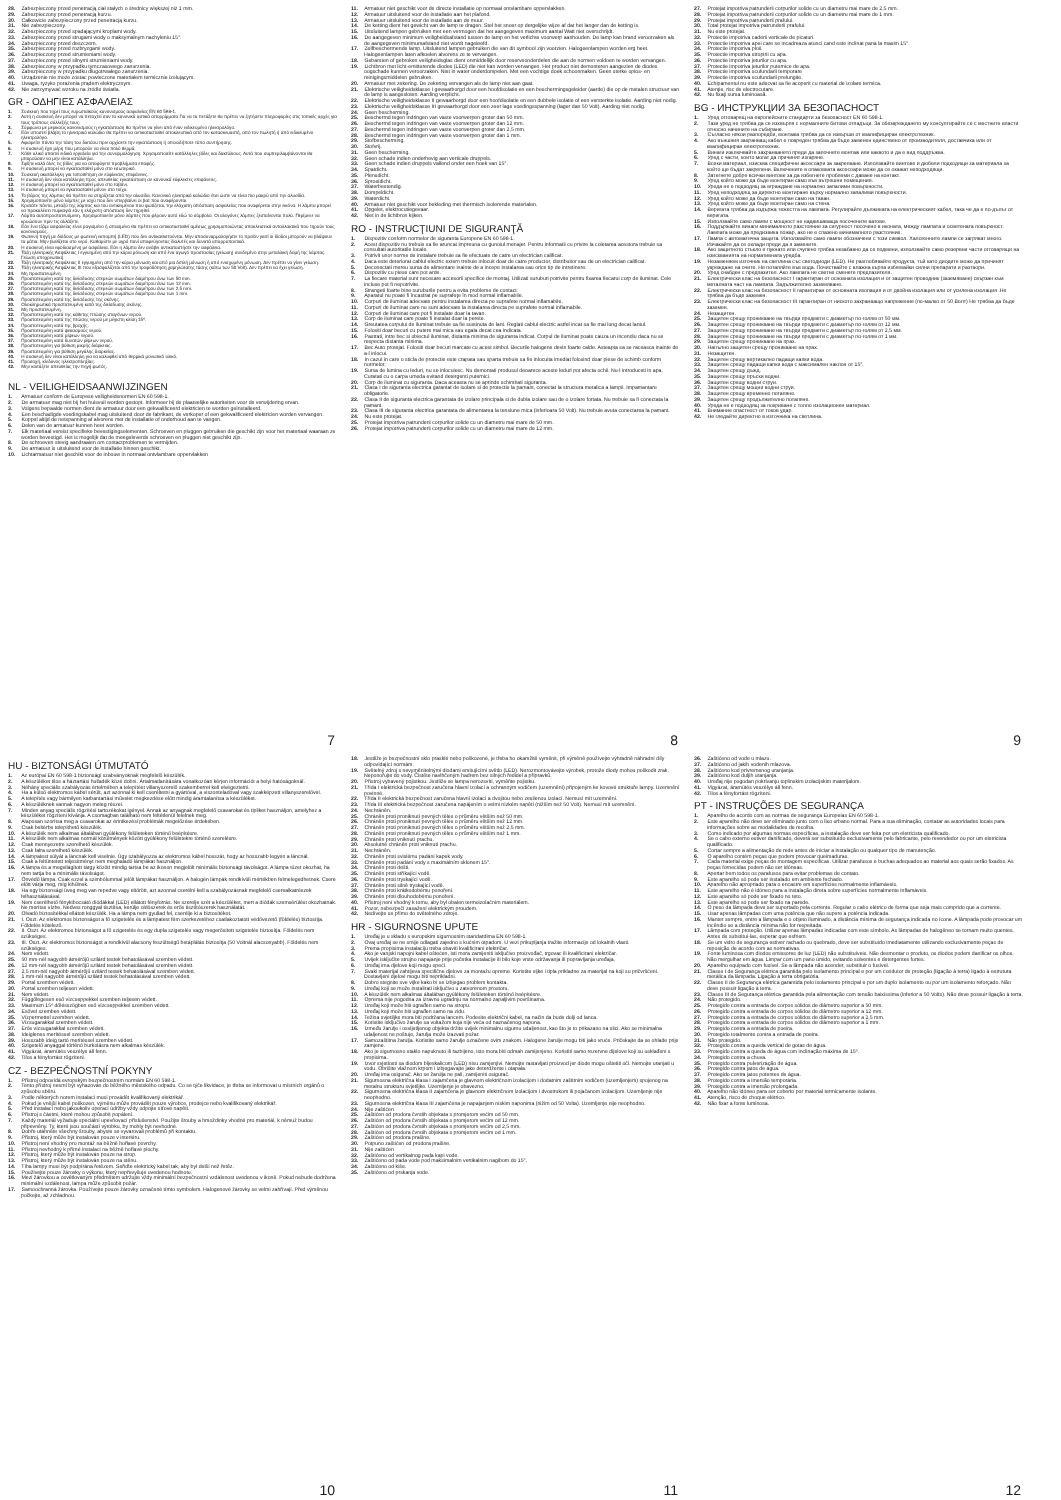28. Zabezpieczony przed penetracją ciał stałych o średnicy większej niż 1 mm.
29. Zabezpieczony przed penetracją kurzu.
30. Całkowicie zabezpieczony przed penetracją kurzu.
31. Nie zabezpieczony.
32. Zabezpieczony przed spadającymi kroplami wody.
33. Zabezpieczony przed strugami wody o maksymalnym nachyleniu 15°.
34. Zabezpieczony przed deszczem.
35. Zabezpieczony przed rozbryzgami wody.
36. Zabezpieczony przed strumieniami wody.
37. Zabezpieczony przed silnymi strumieniami wody.
38. Zabezpieczony w przypadku tymczasowego zanurzenia.
39. Zabezpieczony w przypadku długotrwałego zanurzenia.
40. Urządzenie nie może zostac powleczone materiałem termicznie izolującym.
41. Uwaga, ryzyko porażenia prądem elektrycznym.
42. Nie zatrzymywać wzroku na źródle światła.
GR - ΟΔΗΓΙΕΣ ΑΣΦΑΛΕΙΑΣ
1. Συσκευή που τηρεί τους ευρωπαϊκούς κανονισμούς ασφαλείας EN 60 598-1.
2. Αυτή η συσκευή δεν μπορεί να πεταχτεί σαν τα κανονικά αστικά απορρίμματα Για να τα πετάξετε θα πρέπει να ζητήσετε πληροφορίες στις τοπικές αρχές για τους τρόπους σύλλεξής τους.
3. Σύμφωνα με μερικούς κανονισμούς η εγκατάσταση θα πρέπει να γίνει από έναν ειδικευμένο ηλεκτρολόγο.
4. Εάν υποστεί βλάβη το ηλεκτρικό καλώδιο θα πρέπει να αντικατασταθεί αποκλειστικά από τον κατασκευαστή, από τον πωλητή ή από ειδικευμένο ηλεκτρολόγο.
5. Αφαιρείτε πάντα την τάση του δικτύου πριν αρχίσετε την εγκατάσταση ή οποιοδήποτε τύπο συντήρησης.
6. Η συσκευή έχει μέρη που μπορούν να είναι πολύ θερμά.
7. Κάθε υλικό απαιτεί ειδικά εργαλεία για την συναρμολόγηση. Χρησιμοποιείτε κατάλληλες βίδες και δακτύλιους. Αυτά που συμπεριλαμβάνονται θα μπορούσαν να μην είναι κατάλληλα.
8. Σφίξτε καλά όλες τις βίδες για να αποφύγετε προβλήματα επαφής.
9. Η συσκευή μπορεί να εγκατασταθεί μόνο στο εσωτερικό.
10. Συσκευή ακατάλληλη για τοποθέτηση σε εύφλεκτες επιφάνειες.
11. Η συσκευή δεν είναι κατάλληλη προς απευθείας εγκατάσταση σε κανονικά εύφλεκτες επιφάνειες.
12. Η συσκευή μπορεί να εγκατασταθεί μόνο στο ταβάνι.
13. Η συσκευή μπορεί να εγκατασταθεί μόνον στο τοίχο.
14. Το βάρος της λάμπας θα πρέπει να στηρίζεται από την αλυσίδα. Κανονικό ηλεκτρικό καλώδιο έτσι ώστε να είναι πιο μακρύ από την αλυσίδα.
15. Χρησιμοποιείτε μόνο λάμπες με ισχύ που δεν υπερβαίνει οι βατ που αναφέρονται.
16. Κρατάτε πάντα, μεταξύ της λάμπας και του αντικειμένου που φωτίζεται, την ελάχιστη απόσταση ασφαλείας που αναφέρεται στην εικόνα. Η λάμπα μπορεί να προκαλέσει πυρκαγιά εάν η ελάχιστη απόσταση δεν τηρηθεί.
17. Λάμπα αυτοπροστατευόμενη. Χρησιμοποιείτε μόνο λάμπες που φέρουν αυτό εδώ το σύμβολο. Οι αλογόνες λάμπες ζεσταίνονται πολύ. Περίμενε να κρυώσουν πριν τις αλλάξετε.
18. Εάν ένα τζάμι ασφαλείας είναι ραγισμένο ή σπασμένο θα πρέπει να αντικατασταθεί αμέσως χρησιμοποιώντας αποκλειστικά ανταλλακτικά που τηρούν τους κανονισμούς.
19. Φωτεινή πηγή με διόδους με φωτεινή εκπομπή (LED) που δεν αντικαθιστούνται. Μην αποσυναρμολογήστε το προϊόν γιατί οι δίοδοι μπορούν να βλάψουν τα μάτια. Μην βυθίζεται στο νερό. Καθαρίστε με υγρό πανί αποφεύγοντας διαλυτές και δυνατά απορρυπαντικά.
20. Η συσκευή είναι εφοδιασμένη με ασφάλεια. Εάν η λάμπα δεν ανάβει αντικαταστήστε την ασφάλεια.
21. Τάξη ηλεκτρικής Ασφάλειας I εγγυημένη από την κύρια μόνωση και από ένα αγωγό προστασίας (γείωση) συνδεμένο στην μεταλλική δομή της λάμπας. Γείωση υποχρεωτική.
22. Τάξη ηλεκτρικής Ασφάλειας II εγγυημένη από την κύρια μόνωση και από μια διπλή μόνωση ή από ενισχυμένη μόνωση. Δεν πρέπει να γίνει γείωση.
23. Τάξη ηλεκτρικής Ασφάλειας III που εξασφαλίζεται από την τροφοδότηση χαμηλώτατης τάσης (κάτω των 50 Volt). Δεν πρέπει να έχει γείωση.
24. Μη προστατευμένη.
25. Προστατευμένη κατά της διείσδυσης στερεών σωμάτων διαμέτρου άνω των 50 mm.
26. Προστατευμένη κατά της διείσδυσης στερεών σωμάτων διαμέτρου άνω των 12 mm.
27. Προστατευμένη κατά της διείσδυσης στερεών σωμάτων διαμέτρου άνω των 2,5 mm.
28. Προστατευμένη κατά της διείσδυσης στερεών σωμάτων διαμέτρου άνω των 1 mm.
29. Προστατευμένη κατά της διείσδυσης της σκόνης.
30. Ολοκληρωτικά προστατευμένη κατά της διείσδυσης σκόνης.
31. Μη προστατευμένη.
32. Προστατευμένη κατά της κάθετης πτώσης σταγόνων νερού.
33. Προστατευμένη κατά της πτώσης νερού με μέγιστη κλίση 15º.
34. Προστατευμένη κατά της βροχής.
35. Προστατευμένη κατά ψεκασμούς νερού.
36. Προστατευμένη κατά ρίψεων νερού.
37. Προστατευμένη κατά δυνατών ρίψεων νερού.
38. Προστατευμένη για βύθιση μικρής διάρκειας.
39. Προστατευμένη για βύθιση μεγάλης διαρκείας.
40. Η συσκευή δεν είναι κατάλληλη για να καλυφθεί από θερμικά μονωτικό υλικό.
41. Προσοχή, κίνδυνος ηλεκτροπληξίας.
42. Μην κοιτάζετε απευθείας την πηγή φωτός.
NL - VEILIGHEIDSAANWIJZINGEN
1. Armatuur conform de Europese veiligheidsnormen EN 60 598-1.
2. De armatuur mag niet bij het huisvuil worden gestopt. Informeer bij de plaatselijke autoriteiten voor de verwijdering ervan.
3. Volgens bepaalde normen dient de armatuur door een gekwalificeerd elektricien te worden geïnstalleerd.
4. Een beschadigde voedingskabel mag uitsluitend door de fabrikant, de verkoper of een gekwalificeerd elektricien worden vervangen.
5. Koppel altijd de netspanning af alvorens met de installatie of onderhoud aan te vangen.
6. Delen van de armatuur kunnen heet worden.
7. Elk materiaal vereist specifieke bevestigingselementen. Schroeven en pluggen gebruiken die geschikt zijn voor het materiaal waaraan ze worden bevestigd. Het is mogelijk dat de meegeleverde schroeven en pluggen niet geschikt zijn.
8. De schroeven stevig aandraaien om contactproblemen te vermijden.
9. De armatuur is uitsluitend voor de installatie binnen geschikt.
10. Lichtarmatuur niet geschikt voor de inbouw in normaal ontvlambare oppervlakken
7
11. Armatuur niet geschikt voor de directe installatie op normaal ontvlambare oppervlakken.
12. Armatuur uitsluitend voor de installatie aan het plafond.
13. Armatuur uitsluitend voor de installatie aan de muur.
14. De ketting dient het gewicht van de lamp te dragen. Stel het snoer op dergelijke wijze af dat het langer dan de ketting is.
15. Uitsluitend lampen gebruiken met een vermogen dat het aangegeven maximum aantal Watt niet overschrijdt.
16. De aangegeven minimum veiligheidsafstand tussen de lamp en het verlichte voorwerp aanhouden. De lamp kan brand veroorzaken als de aangegeven minimumafstand niet wordt nageleefd.
17. Zelfbeschermende lamp. Uitsluitend lampen gebruiken die van dit symbool zijn voorzien. Halogeenlampen worden erg heet. Halogeenlampen laten afkoelen alvorens ze te vervangen.
18. Gebarsten of gebroken veiligheidsglas dient onmiddellijk door reserveonderdelen die aan de normen voldoen te worden vervangen.
19. Lichtbron met licht-emitterende diodes (LED) die niet kan worden vervangen. Het product niet demonteren aangezien de diodes oogschade kunnen veroorzaken. Niet in water onderdompelen. Met een vochtige doek schoonmaken. Geen sterke oplos- en reinigingsmiddelen gebruiken.
20. Armatuur met zekering. De zekering vervangen als de lamp niet aan gaat.
21. Elektrische veiligheidsklasse I gewaarborgd door een hoofdisolatie en een beschermingsgeleider (aarde) die op de metalen structuur van de lamp is aangesloten. Aarding verplicht.
22. Elektrische veiligheidsklasse II gewaarborgd door een hoofdisolatie en een dubbele isolatie of een versterkte isolatie. Aarding niet nodig.
23. Elektrische veiligheidsklasse III gewaarborgd door een zeer lage voedingsspanning (lager dan 50 Volt). Aarding niet nodig.
24. Geen bescherming.
25. Beschermd tegen indringen van vaste voorwerpen groter dan 50 mm.
26. Beschermd tegen indringen van vaste voorwerpen groter dan 12 mm.
27. Beschermd tegen indringen van vaste voorwerpen groter dan 2,5 mm.
28. Beschermd tegen indringen van vaste voorwerpen groter dan 1 mm.
29. Stofbescherming.
30. Stofvrij.
31. Geen bescherming.
32. Geen schade indien onderhevig aan verticale druppels.
33. Geen schade indien druppels vallend onder een hoek van 15°.
34. Spatdicht.
35. Plensdicht.
36. Sproeidicht.
37. Waterbestendig.
38. Dompeldicht.
39. Waterdicht.
40. Armatuur niet geschikt voor bekleding met thermisch isolerende materialen.
41. Opgelet, elektrocutiegevaar.
42. Niet in de lichtbron kijken.
RO - INSTRUCŢIUNI DE SIGURANŢĂ
1. Dispozitiv conform normelor de siguranta Europene EN 60 598-1.
2. Acest dispozitiv nu trebuie sa fie aruncat impreuna cu gunoiul menajer. Pentru informatii cu privire la coletarea acestora trebuie sa consultati autoritatile locale.
3. Potrivit unor norme de instalare trebuie sa fie efectuate de catre un electrician calificat.
4. Daca este deteriorat cablul electric extern trebuie inlocuit doar de catre productor, distribuitor sau de un electrician calificat.
5. Deconectati mereu sursa de alimentare inainte de a incepe instalarea sau orice tip de intretinere.
6. Dispozitiv cu piese care pot arde.
7. La fiecare material sunt necesare accesorii specifice de montaj. Utilizati suruburi potrivite pentru fixarea fiecarui corp de iluminat. Cele incluse pot fi nepotrivite.
8. Strangeti foarte bine suruburile pentru a evita probleme de contact.
9. Aparatul nu poate fi încastrat pe suprafeţe în mod normal inflamabile.
10. Corpuri de iluminat adecvate pentru instalarea directa pe suprafete normal inflamabile.
11. Corpuri de iluminat care nu sunt adecvate la instalarea directa pe suprafete normal inflamabile.
12. Corpuri de iluminat care pot fi instalate doar la tavan.
13. Corp de iluminat care poate fi instalat doar la perete.
14. Greutatea corpului de iluminat trebuie sa fie sustinuta de lant. Reglati cablul electric astfel incat sa fie mai lung decat lantul.
15. Folositi doar becuri cu putere mai mica sau egala decat cea indicata.
16. Pastrati, intre bec si obiectul iluminat, distanta minima de siguranta indicat. Corpul de iluminat poate cauza un incendiu daca nu se respecta distanta minima.
17. Bec Auto protejat. Folositi doar becuri marcate cu acest simbol. Becurile halogene devin foarte calde. Asteapta sa se raceasca inainte de a-l inlocui.
18. In cazul in care o sticla de protectie este crapata sau sparta trebuie sa fie inlocuita imediat folosind doar piese de schimb conform normelor.
19. Sursa de lumina cu leduri, nu se inlocuiesc. Nu demontati produsul deoarece aceste leduri pot afecta ochii. Nu-l introduceti in apa. Curatati cu o carpa umeda evitand detergenti puternici.
20. Corp de iluminat cu siguranta. Daca aceasta nu se aprinde schimbati siguranta.
21. Clasa I de siguranta electrica garantat de isolare si de protectie la pamant, conectat la structura metalica a lampii. Impamantare obligatorie.
22. Clasa II de siguranta electrica garantata de izolare principala si de dubla izolare sau de o izolare fortata. Nu trebuie sa fi conectata la pamant.
23. Clasa III de siguranta electrica garantata de alimentarea la tensiune mica (inferioara 50 Volt). Nu trebuie avuta conectarea la pamant.
24. Nu este protejat.
25. Protejat impotriva patrunderii corpurilor solide cu un diametru mai mare de 50 mm.
26. Protejat impotriva patrunderii corpurilor solide cu un diametru mai mare de 12 mm.
8
27. Protejat impotriva patrunderii corpurilor solide cu un diametru mai mare de 2,5 mm.
28. Protejat impotriva patrunderii corpurilor solide cu un diametru mai mare de 1 mm.
29. Protejat impotriva patrunderii prafului.
30. Total protejat impotriva patrunderii prafului.
31. Nu este protejat.
32. Protectie impotriva caderii verticale de picaturi.
33. Protectie impotriva apei care se incadreaza atunci cand este inclinat pana la maxim 15°.
34. Protectie impotriva ploii.
35. Protectie impotriva stropirii cu apa.
36. Protectie impotriva jeturilor cu apa.
37. Protectie impotriva jeturilor puternice de apa.
38. Protectie impotriva scufundarii temporare
39. Protectie impotriva scufundarii prelungite.
40. Echipamentul nu este adecvat sa fie acoperit cu material de izolare termica.
41. Atenţie, risc de electrocutare.
42. Nu fixaţi sursa luminoasă.
BG - ИНСТРУКЦИИ ЗА БЕЗОПАСНОСТ
1. Уред отговарящ на европейските стандарти за безопасност EN 60 598-1.
2. Тази уред не трябва да се изхвърля с нормалните битови отпадъци. За обезвреждането му консултирайте се с местните власти относно начините на събиране.
3. Съгласно някои разпоредби, монтажа трябва да се извърши от квалифициран електротехник.
4. Ако външния захранващ кабел е повреден трябва да бъде заменен единствено от производителя, доставчика или от квалифициран електротехник.
5. Винаги изключвайте захранването преди да започнете монтаж или каквото и да е вид поддръжка.
6. Уред с части, които могат да причинят изгаряне.
7. Всеки материал, изисква специфични аксесоари за закрепване. Използвайте винтове и дюбели подходящи за материала за който ще бъдат закрепени. Включените в опаковката аксесоари може да се окажат неподходящи.
8. Затегнете добре всички винтове за да избегнете проблеми с даване на контакт.
9. Уред който може да бъде монтиран само във вътрешни помещения.
10. Уреда не е подходящ за вграждане на нормално запалими повърхности.
11. Уред неподходящ за директно монтиране върху нормално запалими повърхности.
12. Уред който може да бъде монтиран само на таван.
13. Уред който може да бъде монтиран само на стена.
14. Веригата трябва да издържа тежестта на лампата. Регулирайте дължината на електрическият кабел, така че да е по-дълъг от веригата.
15. Използвайте само лампи с мощност не надвишаваща посочените ватове.
16. Поддържайте винаги минималното разстояние за сигурност посочено в иконата, между лампата и осветената повърхност. Лампата може да предизвика пожар, ако не е спазено минималното разстояние.
17. Лампа с автоматична защита. Използвайте само лампи обозначени с този символ. Халогенните лампи се загряват много. Изчакайте да се охлади преди да я замените.
18. Ако защитното стъкло е пукнато или счупено трябва незабавно да се подмени, използвайте само резервни части отговарящи на изискванията на нормативната уредба.
19. Незаменяем източник на светлина със светодиоди (LED). Не разглобявайте продукта, тъй като диодите може да причинят увреждане на очите. Не потапяйте във вода. Почиствайте с влажна кърпа избягвайки силни препарати и разтвори.
20. Уред снабден с предпазител. Ако лампата не светне сменете предпазителя.
21. Електрически клас на безопасност I гарантиран от основната изолация и от защитен проводник (заземяване) свързан към металната част на лампата. Задължително заземяване.
22. Електрически клас на безопасност II гарантиран от основната изолация и от двойна изолация или от усилена изолация .Не трябва да бъде заземен.
23. Електрически клас на безопасност III гарантиран от ниското захранващо напрежение (по-малко от 50 Волт) Не трябва да бъде заземен.
24. Незащитен.
25. Защитен срещу проникване на твърди предмети с диаметър по-голям от 50 мм.
26. Защитен срещу проникване на твърди предмети с диаметър по-голям от 12 мм.
27. Защитен срещу проникване на твърди предмети с диаметър по-голям от 2,5 мм.
28. Защитен срещу проникване на твърди предмети с диаметър по-голям от 1 мм.
29. Защитен срещу проникване на прах.
30. Напълно защитен срещу проникване на прах.
31. Незащитен.
32. Защитен срещу вертикално падащи капки вода.
33. Защитен срещу падащи капки вода с максимален наклон от 15°.
34. Защитен срещу дъжд.
35. Защитен срещу пръски водни.
36. Защитен срещу водни струи.
37. Защитен срещу мощни водни струи.
38. Защитен срещу временно потапяне.
39. Защитен срещу продължително потапяне.
40. Уреда не е подходящ за покриване с топло изолационен материал.
41. Внимание опастност от токов удар.
42. Не гледайте директно в източника на светлина.
9
HU - BIZTONSÁGI ÚTMUTATÓ
1. Az európai EN 60 598-1 biztonsági szabványoknak megfelelő készülék.
2. A készüléket tilos a háztartási hulladék közé dobni. Ártalmatlanítására vonatkozóan kérjen információt a helyi hatóságoknál.
3. Néhány speciális szabályozás értelmében a telepítést villanyszerelő szakemberrel kell elvégeztetni.
4. Ha a külső elektromos kábel sérült, azt azonnal ki kell cseréltetni a gyártóval, a viszonteladóval vagy szakképzett villanyszerelővel.
5. A telepítés vagy bármilyen karbantartási művelet megkezdése előtt mindig áramtalanítsa a készüléket.
6. A készüléknek vannak nagyon meleg részei.
7. Minden anyag speciális rögzítési tartozékokat igényel. Annak az anyagnak megfelelő csavarokat és tipliket használjon, amelyhez a készüléket rögzíteni kívánja. A csomagban található nem feltétlenül felelnek meg.
8. Alaposan szorítsa meg a csavarokat az érintkezési problémák megelőzése érdekében.
9. Csak beltérbe telepíthető készülék.
10. A készülék nem alkalmas általában gyúlékony felületeken történő beépítésre.
11. A készülék nem alkalmas normál körülmények között gyúlékony felületekre történő szerelésre.
12. Csak mennyezetre szerelhető készülék.
13. Csak falra szerelhető készülék.
14. A lámpatest súlyát a láncnak kell viselnie. Úgy szabályozza az elektromos kábel hosszát, hogy az hosszabb legyen a láncnál.
15. Csak a feltüntetett teljesítményt nem meghaladó lámpákat használjon.
16. A lámpa és a megvilágított tárgy között mindig tartsa be az ikonon megjelölt minimális biztonsági távolságot. A lámpa tüzet okozhat, ha nem tartja be a minimális távolságot.
17. Önvédő lámpa. Csak ezzel a szimbólummal jelölt lámpákat használjon. A halogén lámpák rendkívüli mértékben felmelegedhetnek. Csere előtt várja meg, míg kihűlnek.
18. Ha egy biztonsági üveg meg van repedve vagy eltörött, azt azonnal cserélni kell a szabályozásnak megfelelő cserealkatrészek felhasználásával.
19. Nem cserélhető fénykibocsátó diódákkal (LED) ellátott fényforrás. Ne szerelje szét a készüléket, mert a diódák szemsérülést okozhatnak. Ne merítse vízbe. Nedves ronggyal tisztítsa, kerülje oldószerek és erős tisztítószerek használatát.
20. Olvadó biztosítékkal ellátott készülék. Ha a lámpa nem gyullad fel, cserélje ki a biztosítékot.
21. I. Oszt. Az elektromos biztonságot a fő szigetelés és a lámpatest fém szerkezetéhez csatlakoztatott védővezető (földelés) biztosítja. Földelés kötelező.
22. II. Oszt. Az elektromos biztonságot a fő szigetelés és egy dupla szigetelés vagy megerősített szigetelés biztosítja. Földelés nem szükséges.
23. III. Oszt. Az elektromos biztonságot a rendkívül alacsony feszültségű betáplálás biztosítja (50 Voltnál alacsonyabb). Földelés nem szükséges.
24. Nem védett.
25. 50 mm-nél nagyobb átmérőjű szilárd testek behatolásával szemben védett.
26. 12 mm-nél nagyobb átmérőjű szilárd testek behatolásával szemben védett.
27. 2,5 mm-nél nagyobb átmérőjű szilárd testek behatolásával szemben védett.
28. 1 mm-nél nagyobb átmérőjű szilárd testek behatolásával szemben védett.
29. Porral szemben védett.
30. Porral szemben teljesen védett.
31. Nem védett.
32. Függőlegesen eső vízcseppekkel szemben teljesen védett.
33. Maximum 15º dőlésszögben eső vízcseppekkel szemben védett.
34. Esővel szemben védett.
35. Vízpermettel szemben védett.
36. Vízsugarakkal szemben védett.
37. Erős vízsugarakkal szemben védett.
38. Ideiglenes merítéssel szemben védett.
39. Hosszabb ideig tartó merítéssel szemben védett.
40. Szigetelő anyaggal történő burkolásra nem alkalmas készülék.
41. Vigyázat, áramütés veszélye áll fenn.
42. Tilos a fényforrást rögzíteni.
CZ - BEZPEČNOSTNÍ POKYNY
1. Přístroj odpovídá evropským bezpečnostním normám EN 60 598-1.
2. Tento přístroj nesmí být vyhazován do běžného městského odpadu. Co se týče likvidace, je třeba se informovat u místních orgánů o způsobu sběru.
3. Podle některých norem instalaci musí provádět kvalifikovaný elektrikář.
4. Pokud je vnější kabel poškozen, výměnu může provádět pouze výrobce, prodejce nebo kvalifikovaný elektrikář.
5. Před instalací nebo jakoukoliv operací údržby vždy odpojte síťové napětí.
6. Přístroj s částmi, které mohou způsobit popálení.
7. Každý materiál vyžaduje speciální upevňovací příslušenství. Použijte šrouby a hmoždinky vhodné pro materiál, k němuž budou připevněny. Ty, které jsou součástí výrobku, by mohly být nevhodné.
8. Dobře utáhněte všechny šrouby, abyste se vyvarovali problémů při kontaktu.
9. Přístroj, který může být instalován pouze v interiéru.
10. Přístroj není vhodný pro montáž na běžně hořlavé povrchy.
11. Přístroj nevhodný k přímé instalaci na běžně hořlavé plochy.
12. Přístroj, který může být instalován pouze na strop.
13. Přístroj, který může být instalován pouze na stěnu.
14. Tíha lampy musí být podpírána řetězem. Seřiďte elektrický kabel tak, aby byl delší než řetěz.
15. Používejte pouze žárovky o výkonu, který nepřevyšuje uvedenou hodnotu.
16. Mezi žárovkou a osvětlovaným předmětem udržujte vždy minimální bezpečnostní vzdálenost uvedenou v ikoně. Pokud nebude dodržena minimální vzdálenost, lampa může způsobit požár.
17. Samoochranná žárovka. Používejte pouze žárovky označené tímto symbolem. Halogenové žárovky se velmi zahřívají. Před výměnou počkejte, až zchladnou.
10
18. Jestliže je bezpečnostní sklo prasklé nebo poškozené, je třeba ho okamžitě vyměnit, při výměně používejte výhradně náhradní díly odpovídající normám.
19. Světelný zdroj s nevyměnitelnými diodami emitujícími světlo (LED). Nerozmontovávejte výrobek, protože diody mohou poškodit zrak. Neponořujte do vody. Čistěte navlhčeným hadrem bez silných ředidel a přípravků.
20. Přístroj vybavený pojistkou. Jestliže se lampa nerozsvítí, vyměňte pojistku.
21. Třída I elektrická bezpečnost zaručena hlavní izolací a ochranným vodičem (uzemnění) připojeným ke kovové struktuře lampy. Uzemnění povinné.
22. Třída II elektrická bezpečnost zaručena hlavní izolací a dvojitou nebo zesilenou izolací. Nemusí mít uzemnění.
23. Třída III elektrická bezpečnost zaručena napájením o velmi nízkém napětí (nižším než 50 Volt). Nemusí mít uzemnění.
24. Nechráněn.
25. Chráněn proti proniknutí pevných těles o průměru větším než 50 mm.
26. Chráněn proti proniknutí pevných těles o průměru větším než 12 mm.
27. Chráněn proti proniknutí pevných těles o průměru větším než 2,5 mm.
28. Chráněn proti proniknutí pevných těles o průměru větším než 1 mm.
29. Chráněn proti vniknutí prachu.
30. Absolutně chráněn proti vniknutí prachu.
31. Nechráněn.
32. Chráněn proti svislému padání kapek vody.
33. Chráněn proti padání vody s maximálním sklonem 15°.
34. Chráněn proti dešti.
35. Chráněn proti stříkající vodě.
36. Chráněn proti tryskající vodě.
37. Chráněn proti silně tryskající vodě.
38. Chráněn proti krátkodobému ponoření.
39. Chráněn proti dlouhodobému ponoření.
40. Přístroj není vhodný k tomu, aby byl obalen termoizolačním materiálem.
41. Pozor, nebezpečí zasažení elektrickým proudem.
42. Nedívejte se přímo do světelného zdroje.
HR - SIGURNOSNE UPUTE
1. Uređaj je u skladu s europskim sigurnosnim standardima EN 60 598-1.
2. Ovaj uređaj se ne smije odlagati zajedno s kućnim otpadom. U vezi prikupljanja tražite informacije od lokalnih vlasti.
3. Prema propisima instalaciju treba obaviti kvalificirani električar.
4. Ako je vanjski napojni kabel oštećen, isti mora zamijeniti isključivo proizvođač, trgovac ili kvalificirani električar.
5. Uvijek isključite strujno napajanje prije početka instalacije ili bilo koje vrste održavanja ili popravljanja uređaja.
6. Uređaj ima djelove koji mogu opeći.
7. Svaki materijal zahtijeva specifične djelove za montažu opreme. Koristite vijke i tipla prikladne za materijal na koji su pričvršćeni. Dostavljeni djelovi mogu biti neprikladni.
8. Dobro stegnite sve vijke kako bi se izbjegao problem kontakta.
9. Uređaj koji se može instalirati isključivo u zatvorenom prostoru.
10. A készülék nem alkalmas általában gyúlékony felületeken történő beépítésre.
11. Oprema nije pogodna za izravnu ugradnju na normalno zapaljivim površinama.
12. Uređaj koji može biti ugrađen samo na stropu.
13. Uređaj koji može biti ugrađen samo na zidu.
14. Težina svjetiljke mora biti podržana lancem. Podesite električni kabel, na način da bude dulji od lanca.
15. Koristite isključivo žarulje sa voltažom koja nije veća od naznačenog napona.
16. Između žarulje i osvijetljenog objekta držite uvijek minimalnu sigurnu udaljenost, kao što je to prikazano na slici. Ako se minimalna udaljenost ne poštuje, žarulja može izazvati požar.
17. Samozaštitna žarulja. Koristite samo žarulje označene ovim znakom. Halogene žarulje mogu biti jako vruće. Pričekajte da se ohlade prije zamjene.
18. Ako je sigurnosno staklo napuknuto ili razbijeno, isto mora biti odmah zamijenjeno. Koristiti samo rezervne dijelove koji su usklađeni s propisima.
19. Izvor svjetlosti sa diodom bljeskalicom (LED) nisu zamjenjivi. Nemojte rastavljati proizvod jer diode mogu oštetiti oči. Nemojte uranjati u vodu. Obrišite vlažnom krpom i izbjegavajte jake deterdžente i otapala.
20. Uređaj ima osigurač. Ako se žarulja ne pali, zamijeniti osigurač.
21. Sigurnosna električna klasa I zajamčena je glavnom električnom izolacijom i dodatnim zaštitnim vodičem (uzemljenjem) spojenog na metalnu strukturu svjetiljke. Uzemljenje je obavezno.
22. Sigurnosna električna klasa II zajamčena je glavnom električnom izolacijom i dvostrukom ili pojačanom izolacijom. Uzemljenje nije neophodno.
23. Sigurnosna električna klasa III zajamčena je napajanjem niskim naponima (nižim od 50 Volta). Uzemljenje nije neophodno.
24. Nije zaštićen
25. Zaštićen od prodora čvrstih objekata s promjerom većim od 50 mm.
26. Zaštićen od prodora čvrstih objekata s promjerom većim od 12 mm.
27. Zaštićen od prodora čvrstih objekata s promjerom većim od 2,5 mm.
28. Zaštićen od prodora čvrstih objekata s promjerom većim od 1 mm.
29. Zaštićen od prodora prašine.
30. Potpuno zaštićen od prodora prašine.
31. Nije zaštićen
32. Zaštićeno od vertikalnog pada kapi vode.
33. Zaštićeno od pada vode pod maksimalnim vertikalnim nagibom do 15°.
34. Zaštićeno od kiše.
35. Zaštićeno od prskanja vode.
11
36. Zaštićeno od vode u mlazu.
37. Zaštićeno od jakih vodenih mlazova.
38. Zaštićeno kod privremenog uranjanja.
39. Zaštićeno kod duljih uranjanja.
40. Uređaj nije pogodan pokrivanju toplinskim izolacijskim materijalom.
41. Vigyázat, áramütés veszélye áll fenn.
42. Tilos a fényforrást rögzíteni.
PT - INSTRUÇÕES DE SEGURANÇA
1. Aparelho de acordo com as normas de segurança Europeias EN 60 598-1.
2. Este aparelho não deve ser eliminado junto com o lixo urbano normal. Para a sua eliminação, contatar as autoridades locais para informações sobre as modalidades de recolha.
3. Como indicado por algumas normas específicas, a instalação deve ser feita por um eletricista qualificado.
4. Se o cabo externo estiver danificado, deverá ser substituído exclusivamente pelo fabricante, pelo revendedor ou por um eletricista qualificado.
5. Cortar sempre a alimentação de rede antes de iniciar a instalação ou qualquer tipo de manutenção.
6. O aparelho contém peças que podem provocar queimaduras.
7. Cada material exige peças de montagem específicas. Utilizar parafusos e buchas adequados ao material aos quais serão fixados. As peças fornecidas podem não ser idóneas.
8. Apertar bem todos os parafusos para evitar problemas de contato.
9. Este aparelho só pode ser instalado em ambiente fechado.
10. Aparelho não apropriado para o encastre em superfícies normalmente inflamáveis.
11. Este aparelho não é idóneo para a instalação direta sobre superfícies normalmente inflamáveis.
12. Este aparelho só pode ser fixado no teto.
13. Este aparelho só pode ser fixado na parede.
14. O peso da lâmpada deve ser suportado pela corrente. Regular o cabo elétrico de forma que seja mais comprido que a corrente.
15. Usar apenas lâmpadas com uma potência que não supere a potência indicada.
16. Manter sempre, entre a lâmpada e o objeto iluminado, a distância mínima de segurança indicada no ícone. A lâmpada pode provocar um incêndio se a distância mínima não for respeitada.
17. Lâmpada com proteção. Utilizar apenas lâmpadas indicadas com este símbolo. As lâmpadas de halogêneo se tornam muito quentes. Antes de substituí-las, esperar que esfriem.
18. Se um vidro de segurança estiver rachado ou quebrado, deve ser substituído imediatamente utilizando exclusivamente peças de reposição de acordo com as normativas.
19. Fonte luminosa com diodos emissores de luz (LED) não substituíveis. Não desmontar o produto, os diodos podem danificar os olhos. Não mergulhar em água. Limpar com um pano úmido, evitando solventes e detergentes fortes.
20. Aparelho equipado com fusível. Se a lâmpada não acender, substituir o fusível.
21. Classe I de Segurança elétrica garantida pelo isolamento principal e por um condutor de proteção (ligação à terra) ligado à estrutura metálica da lâmpada. Ligação à terra obrigatória.
22. Classe II de Segurança elétrica garantida pelo isolamento principal e por um duplo isolamento ou por um isolamento reforçado. Não deve possuir ligação à terra.
23. Classe III de Segurança elétrica garantida pela alimentação com tensão baixíssima (inferior a 50 Volts). Não deve possuir ligação à terra.
24. Não protegido.
25. Protegido contra a entrada de corpos sólidos de diâmetro superior a 50 mm.
26. Protegido contra a entrada de corpos sólidos de diâmetro superior a 12 mm.
27. Protegido contra a entrada de corpos sólidos de diâmetro superior a 2,5 mm.
28. Protegido contra a entrada de corpos sólidos de diâmetro superior a 1 mm.
29. Protegido contra a entrada de poeira.
30. Protegido totalmente contra a entrada de poeira.
31. Não protegido.
32. Protegido contra a queda vertical de gotas de água.
33. Protegido contra a queda de água com inclinação máxima de 15º.
34. Protegido contra a chuva.
35. Protegido contra pulverização de água.
36. Protegido contra jatos de água.
37. Protegido contra jatos potentes de água.
38. Protegido contra a imersão temporária.
39. Protegido contra a imersão prolongada.
40. Aparelho não idóneo para ser coberto por material termicamente isolante.
41. Atenção, risco de choque elétrico.
42. Não fixar a fonte luminosa.
12